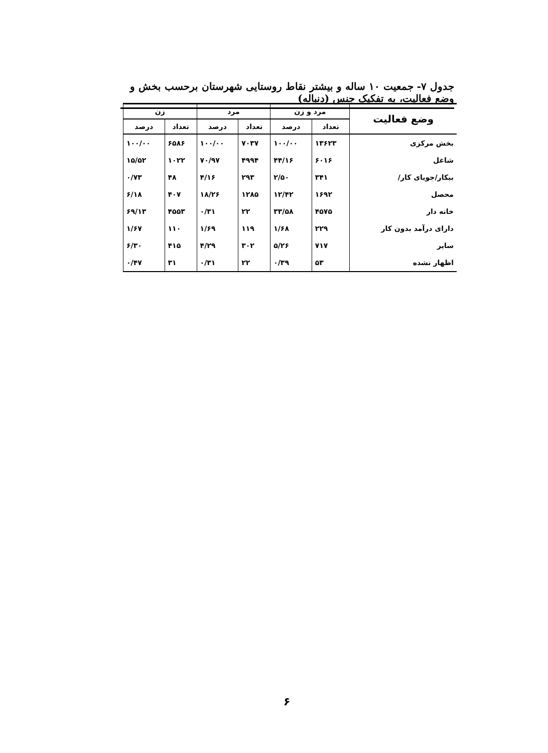جدول ۷- جمعیت ۱۰ ساله و بیشتر نقاط روستایی شهرستان برحسب بخش و وضع فعالیت، به تفکیک جنس (دنباله)
| وضع فعالیت | مرد و زن | | مرد | | زن | |
| --- | --- | --- | --- | --- | --- | --- |
| | تعداد | درصد | تعداد | درصد | تعداد | درصد |
| بخش مرکزی | ۱۳۶۲۳ | ۱۰۰/۰۰ | ۷۰۳۷ | ۱۰۰/۰۰ | ۶۵۸۶ | ۱۰۰/۰۰ |
| شاغل | ۶۰۱۶ | ۴۴/۱۶ | ۴۹۹۴ | ۷۰/۹۷ | ۱۰۲۲ | ۱۵/۵۲ |
| بیکار/جویای کار/ | ۳۴۱ | ۲/۵۰ | ۲۹۳ | ۴/۱۶ | ۴۸ | ۰/۷۳ |
| محصل | ۱۶۹۲ | ۱۲/۴۲ | ۱۲۸۵ | ۱۸/۲۶ | ۴۰۷ | ۶/۱۸ |
| خانه دار | ۴۵۷۵ | ۳۳/۵۸ | ۲۲ | ۰/۳۱ | ۴۵۵۳ | ۶۹/۱۳ |
| دارای درآمد بدون کار | ۲۲۹ | ۱/۶۸ | ۱۱۹ | ۱/۶۹ | ۱۱۰ | ۱/۶۷ |
| سایر | ۷۱۷ | ۵/۲۶ | ۳۰۲ | ۴/۲۹ | ۴۱۵ | ۶/۳۰ |
| اظهار نشده | ۵۳ | ۰/۳۹ | ۲۲ | ۰/۳۱ | ۳۱ | ۰/۴۷ |
۶